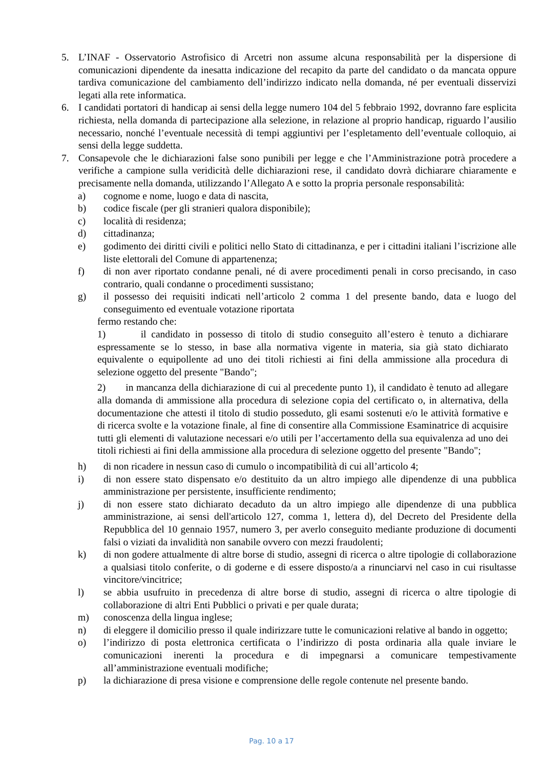5. L’INAF - Osservatorio Astrofisico di Arcetri non assume alcuna responsabilità per la dispersione di comunicazioni dipendente da inesatta indicazione del recapito da parte del candidato o da mancata oppure tardiva comunicazione del cambiamento dell’indirizzo indicato nella domanda, né per eventuali disservizi legati alla rete informatica.
6. I candidati portatori di handicap ai sensi della legge numero 104 del 5 febbraio 1992, dovranno fare esplicita richiesta, nella domanda di partecipazione alla selezione, in relazione al proprio handicap, riguardo l’ausilio necessario, nonché l’eventuale necessità di tempi aggiuntivi per l’espletamento dell’eventuale colloquio, ai sensi della legge suddetta.
7. Consapevole che le dichiarazioni false sono punibili per legge e che l’Amministrazione potrà procedere a verifiche a campione sulla veridicità delle dichiarazioni rese, il candidato dovrà dichiarare chiaramente e precisamente nella domanda, utilizzando l’Allegato A e sotto la propria personale responsabilità:
a) cognome e nome, luogo e data di nascita,
b) codice fiscale (per gli stranieri qualora disponibile);
c) località di residenza;
d) cittadinanza;
e) godimento dei diritti civili e politici nello Stato di cittadinanza, e per i cittadini italiani l’iscrizione alle liste elettorali del Comune di appartenenza;
f) di non aver riportato condanne penali, né di avere procedimenti penali in corso precisando, in caso contrario, quali condanne o procedimenti sussistano;
g) il possesso dei requisiti indicati nell’articolo 2 comma 1 del presente bando, data e luogo del conseguimento ed eventuale votazione riportata
fermo restando che:
1) il candidato in possesso di titolo di studio conseguito all’estero è tenuto a dichiarare espressamente se lo stesso, in base alla normativa vigente in materia, sia già stato dichiarato equivalente o equipollente ad uno dei titoli richiesti ai fini della ammissione alla procedura di selezione oggetto del presente "Bando";
2) in mancanza della dichiarazione di cui al precedente punto 1), il candidato è tenuto ad allegare alla domanda di ammissione alla procedura di selezione copia del certificato o, in alternativa, della documentazione che attesti il titolo di studio posseduto, gli esami sostenuti e/o le attività formative e di ricerca svolte e la votazione finale, al fine di consentire alla Commissione Esaminatrice di acquisire tutti gli elementi di valutazione necessari e/o utili per l’accertamento della sua equivalenza ad uno dei titoli richiesti ai fini della ammissione alla procedura di selezione oggetto del presente "Bando";
h) di non ricadere in nessun caso di cumulo o incompatibilità di cui all’articolo 4;
i) di non essere stato dispensato e/o destituito da un altro impiego alle dipendenze di una pubblica amministrazione per persistente, insufficiente rendimento;
j) di non essere stato dichiarato decaduto da un altro impiego alle dipendenze di una pubblica amministrazione, ai sensi dell'articolo 127, comma 1, lettera d), del Decreto del Presidente della Repubblica del 10 gennaio 1957, numero 3, per averlo conseguito mediante produzione di documenti falsi o viziati da invalidità non sanabile ovvero con mezzi fraudolenti;
k) di non godere attualmente di altre borse di studio, assegni di ricerca o altre tipologie di collaborazione a qualsiasi titolo conferite, o di goderne e di essere disposto/a a rinunciarvi nel caso in cui risultasse vincitore/vincitrice;
l) se abbia usufruito in precedenza di altre borse di studio, assegni di ricerca o altre tipologie di collaborazione di altri Enti Pubblici o privati e per quale durata;
m) conoscenza della lingua inglese;
n) di eleggere il domicilio presso il quale indirizzare tutte le comunicazioni relative al bando in oggetto;
o) l’indirizzo di posta elettronica certificata o l’indirizzo di posta ordinaria alla quale inviare le comunicazioni inerenti la procedura e di impegnarsi a comunicare tempestivamente all’amministrazione eventuali modifiche;
p) la dichiarazione di presa visione e comprensione delle regole contenute nel presente bando.
Pag. 10 a 17